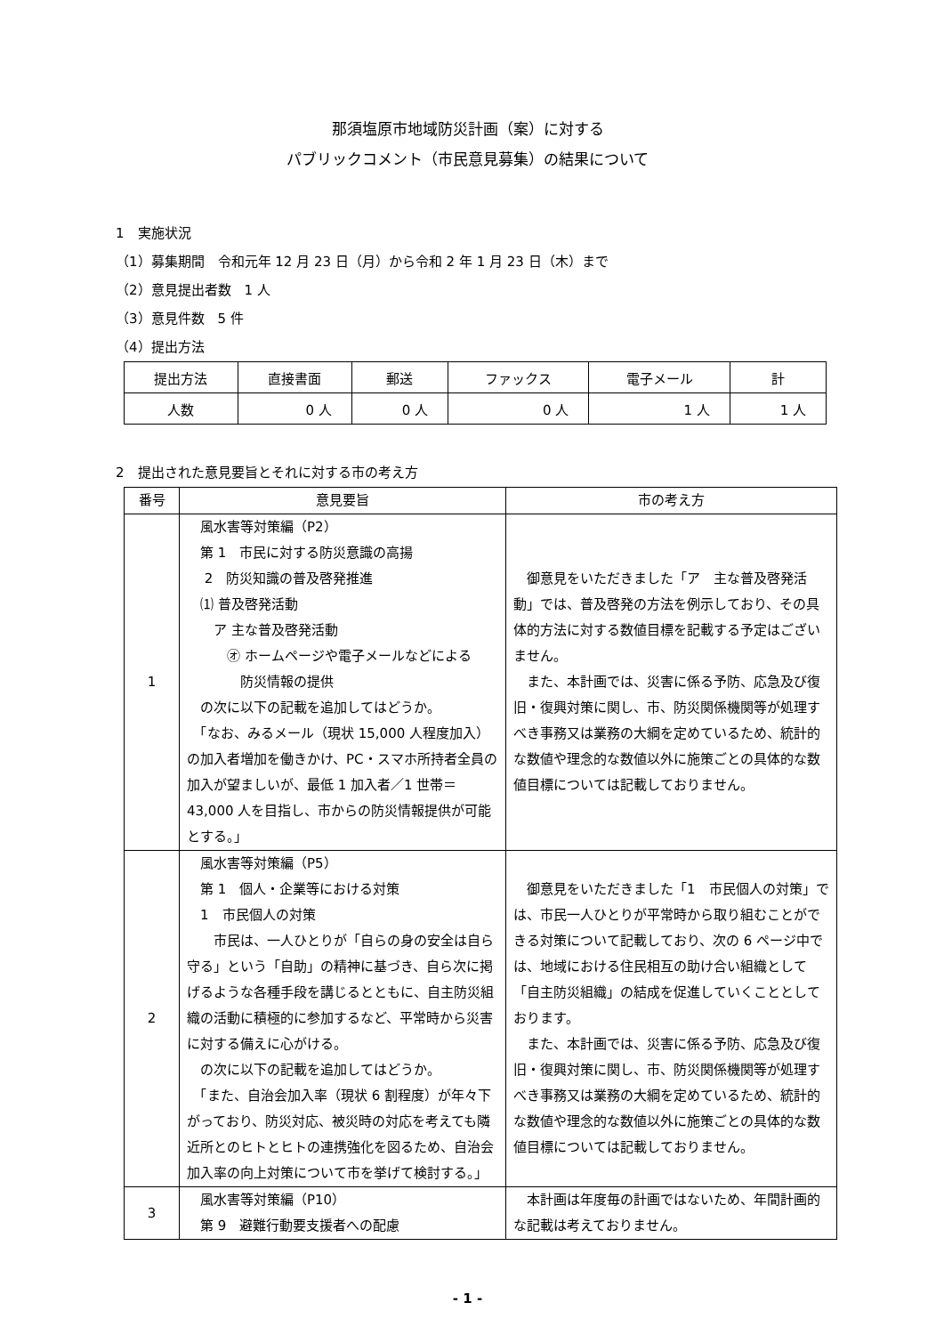那須塩原市地域防災計画（案）に対する
パブリックコメント（市民意見募集）の結果について
1　実施状況
（1）募集期間　令和元年 12 月 23 日（月）から令和 2 年 1 月 23 日（木）まで
（2）意見提出者数　1 人
（3）意見件数　5 件
（4）提出方法
| 提出方法 | 直接書面 | 郵送 | ファックス | 電子メール | 計 |
| --- | --- | --- | --- | --- | --- |
| 人数 | 0 人 | 0 人 | 0 人 | 1 人 | 1 人 |
2　提出された意見要旨とそれに対する市の考え方
| 番号 | 意見要旨 | 市の考え方 |
| --- | --- | --- |
| 1 | 風水害等対策編（P2） 第 1 市民に対する防災意識の高揚 2 防災知識の普及啓発推進 ⑴ 普及啓発活動 ア 主な普及啓発活動 ㋔ ホームページや電子メールなどによる 防災情報の提供 の次に以下の記載を追加してはどうか。 「なお、みるメール（現状 15,000 人程度加入）の加入者増加を働きかけ、PC・スマホ所持者全員の加入が望ましいが、最低 1 加入者／1 世帯＝43,000 人を目指し、市からの防災情報提供が可能とする。」 | 御意見をいただきました「ア 主な普及啓発活動」では、普及啓発の方法を例示しており、その具体的方法に対する数値目標を記載する予定はございません。 また、本計画では、災害に係る予防、応急及び復旧・復興対策に関し、市、防災関係機関等が処理すべき事務又は業務の大綱を定めているため、統計的な数値や理念的な数値以外に施策ごとの具体的な数値目標については記載しておりません。 |
| 2 | 風水害等対策編（P5） 第 1 個人・企業等における対策 1 市民個人の対策 市民は、一人ひとりが「自らの身の安全は自ら守る」という「自助」の精神に基づき、自ら次に掲げるような各種手段を講じるとともに、自主防災組織の活動に積極的に参加するなど、平常時から災害に対する備えに心がける。 の次に以下の記載を追加してはどうか。 「また、自治会加入率（現状 6 割程度）が年々下がっており、防災対応、被災時の対応を考えても隣近所とのヒトとヒトの連携強化を図るため、自治会加入率の向上対策について市を挙げて検討する。」 | 御意見をいただきました「1 市民個人の対策」では、市民一人ひとりが平常時から取り組むことができる対策について記載しており、次の 6 ページ中では、地域における住民相互の助け合い組織として「自主防災組織」の結成を促進していくこととしております。 また、本計画では、災害に係る予防、応急及び復旧・復興対策に関し、市、防災関係機関等が処理すべき事務又は業務の大綱を定めているため、統計的な数値や理念的な数値以外に施策ごとの具体的な数値目標については記載しておりません。 |
| 3 | 風水害等対策編（P10） 第 9 避難行動要支援者への配慮 | 本計画は年度毎の計画ではないため、年間計画的な記載は考えておりません。 |
- 1 -